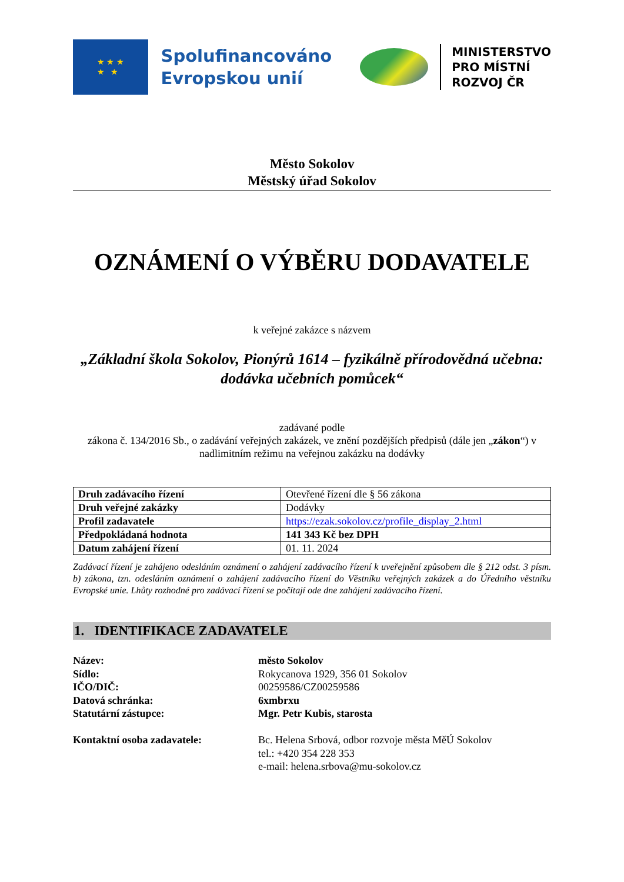★ ★ ★
★ ★
Spolufinancováno
Evropskou unií
MINISTERSTVO
PRO MÍSTNÍ
ROZVOJ ČR
Město Sokolov
Městský úřad Sokolov
OZNÁMENÍ O VÝBĚRU DODAVATELE
k veřejné zakázce s názvem
„Základní škola Sokolov, Pionýrů 1614 – fyzikálně přírodovědná učebna: dodávka učebních pomůcek“
zadávané podle
zákona č. 134/2016 Sb., o zadávání veřejných zakázek, ve znění pozdějších předpisů (dále jen „zákon“) v nadlimitním režimu na veřejnou zakázku na dodávky
| Druh zadávacího řízení | Otevřené řízení dle § 56 zákona |
| Druh veřejné zakázky | Dodávky |
| Profil zadavatele | https://ezak.sokolov.cz/profile_display_2.html |
| Předpokládaná hodnota | 141 343 Kč bez DPH |
| Datum zahájení řízení | 01. 11. 2024 |
Zadávací řízení je zahájeno odesláním oznámení o zahájení zadávacího řízení k uveřejnění způsobem dle § 212 odst. 3 písm. b) zákona, tzn. odesláním oznámení o zahájení zadávacího řízení do Věstníku veřejných zakázek a do Úředního věstníku Evropské unie. Lhůty rozhodné pro zadávací řízení se počítají ode dne zahájení zadávacího řízení.
1. IDENTIFIKACE ZADAVATELE
Název: město Sokolov Sídlo: Rokycanova 1929, 356 01 Sokolov IČO/DIČ: 00259586/CZ00259586 Datová schránka: 6xmbrxu Statutární zástupce: Mgr. Petr Kubis, starosta Kontaktní osoba zadavatele: Bc. Helena Srbová, odbor rozvoje města MěÚ Sokolov
tel.: +420 354 228 353
e-mail: helena.srbova@mu-sokolov.cz